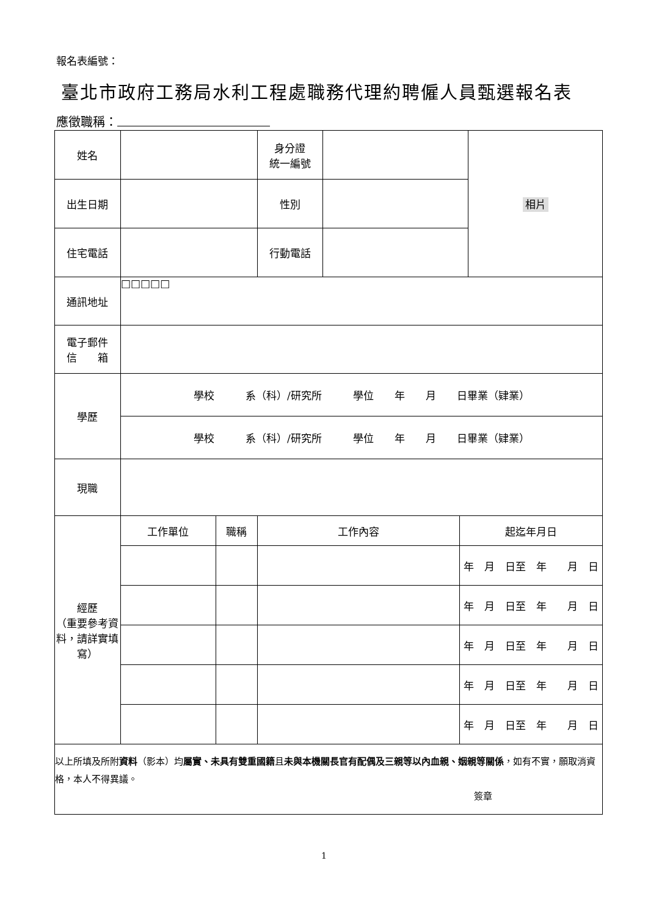報名表編號：
臺北市政府工務局水利工程處職務代理約聘僱人員甄選報名表
應徵職稱：
| 姓名 | | | 身分證 統一編號 | | | 相片 |
| 出生日期 | | | 性別 | | | |
| 住宅電話 | | | 行動電話 | | | |
| 通訊地址 | □□□□□ | | | | | |
| 電子郵件 信 箱 | | | | | | |
| 學歷 | 學校 系（科）/研究所 學位 年 月 日畢業（肄業） | | | | | |
| | 學校 系（科）/研究所 學位 年 月 日畢業（肄業） | | | | | |
| 現職 | | | | | | |
| 經歷 （重要參考資料，請詳實填寫） | 工作單位 | 職稱 | 工作內容 | | 起迄年月日 | |
| | | | | | 年 月 日至 年 月 日 | |
| | | | | | 年 月 日至 年 月 日 | |
| | | | | | 年 月 日至 年 月 日 | |
| | | | | | 年 月 日至 年 月 日 | |
| | | | | | 年 月 日至 年 月 日 | |
| 以上所填及所附 資料 （影本）均 屬實、未具有雙重國籍 且 未與本機關長官有配偶及三親等以內血親、姻親等關係 ，如有不實，願取消資格，本人不得異議。 簽章 | | | | | | |
1